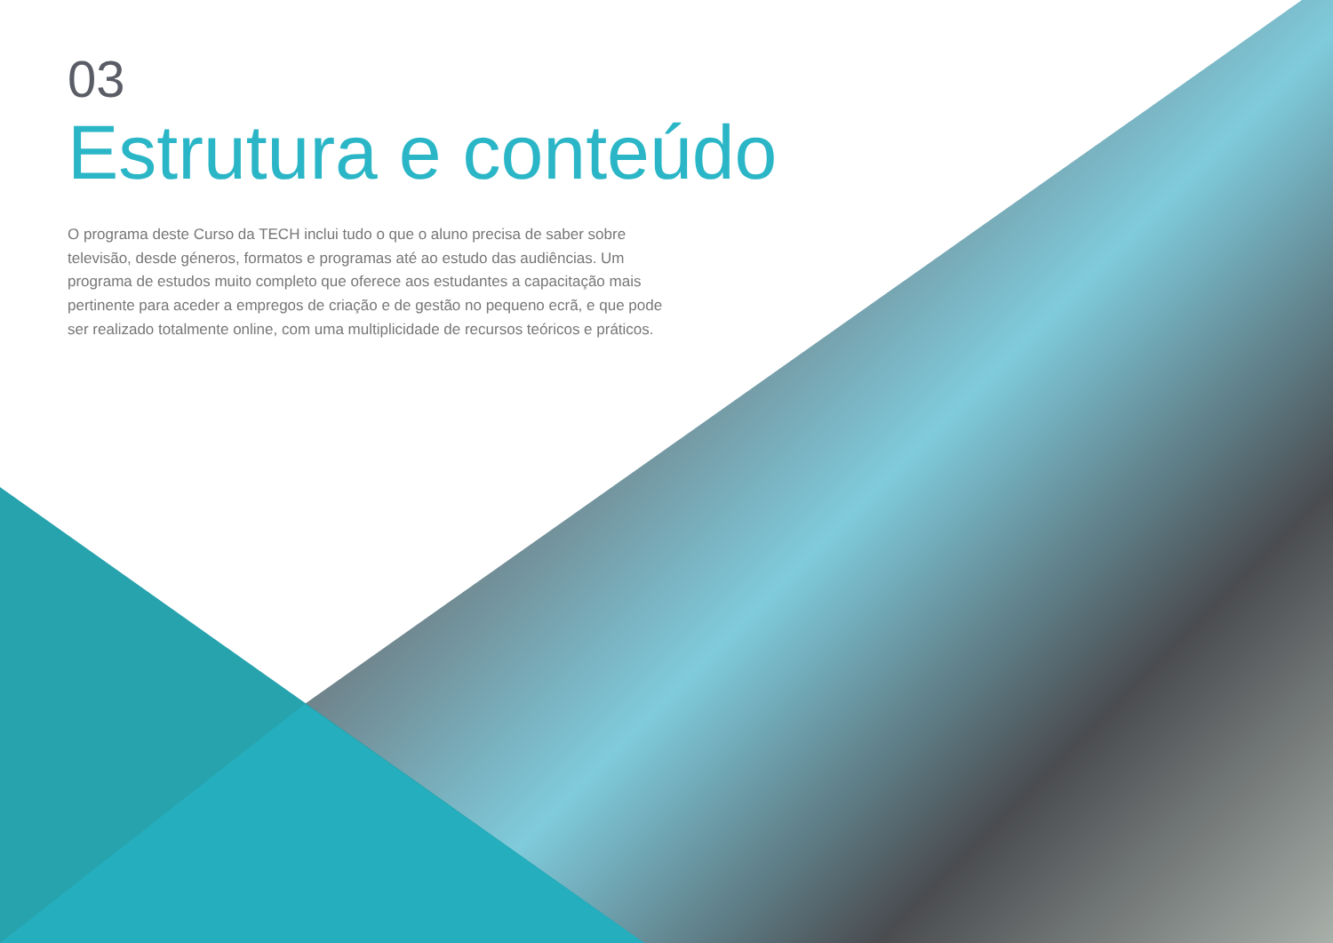03
Estrutura e conteúdo
O programa deste Curso da TECH inclui tudo o que o aluno precisa de saber sobre televisão, desde géneros, formatos e programas até ao estudo das audiências. Um programa de estudos muito completo que oferece aos estudantes a capacitação mais pertinente para aceder a empregos de criação e de gestão no pequeno ecrã, e que pode ser realizado totalmente online, com uma multiplicidade de recursos teóricos e práticos.